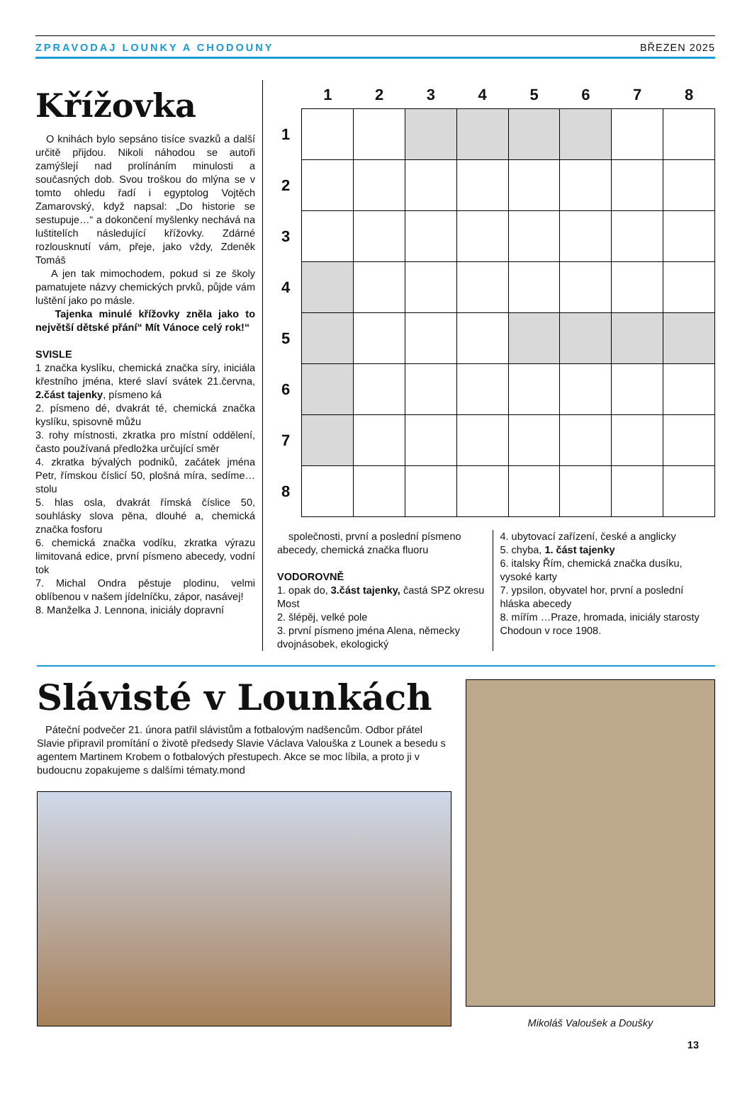ZPRAVODAJ LOUNKY A CHODOUNY BŘEZEN 2025
Křížovka
O knihách bylo sepsáno tisíce svazků a další určitě přijdou. Nikoli náhodou se autoři zamýšlejí nad prolínáním minulosti a současných dob. Svou troškou do mlýna se v tomto ohledu řadí i egyptolog Vojtěch Zamarovský, když napsal: „Do historie se sestupuje…“ a dokončení myšlenky nechává na luštitelích následující křížovky. Zdárné rozlousknutí vám, přeje, jako vždy, Zdeněk Tomáš
A jen tak mimochodem, pokud si ze školy pamatujete názvy chemických prvků, půjde vám luštění jako po másle.
Tajenka minulé křížovky zněla jako to největší dětské přání“ Mít Vánoce celý rok!“
SVISLE
1 značka kyslíku, chemická značka síry, iniciála křestního jména, které slaví svátek 21.června, 2.část tajenky, písmeno ká
2. písmeno dé, dvakrát té, chemická značka kyslíku, spisovně můžu
3. rohy místnosti, zkratka pro místní oddělení, často používaná předložka určující směr
4. zkratka bývalých podniků, začátek jména Petr, římskou číslicí 50, plošná míra, sedíme…stolu
5. hlas osla, dvakrát římská číslice 50, souhlásky slova pěna, dlouhé a, chemická značka fosforu
6. chemická značka vodíku, zkratka výrazu limitovaná edice, první písmeno abecedy, vodní tok
7. Michal Ondra pěstuje plodinu, velmi oblíbenou v našem jídelníčku, zápor, nasávej!
8. Manželka J. Lennona, iniciály dopravní
| | 1 | 2 | 3 | 4 | 5 | 6 | 7 | 8 |
| --- | --- | --- | --- | --- | --- | --- | --- | --- |
| 1 | | | | | | | | |
| 2 | | | | | | | | |
| 3 | | | | | | | | |
| 4 | | | | | | | | |
| 5 | | | | | | | | |
| 6 | | | | | | | | |
| 7 | | | | | | | | |
| 8 | | | | | | | | |
společnosti, první a poslední písmeno abecedy, chemická značka fluoru
VODOROVNĚ
1. opak do, 3.část tajenky, častá SPZ okresu Most
2. šlépěj, velké pole
3. první písmeno jména Alena, německy dvojnásobek, ekologický
4. ubytovací zařízení, české a anglicky
5. chyba, 1. část tajenky
6. italsky Řím, chemická značka dusíku, vysoké karty
7. ypsilon, obyvatel hor, první a poslední hláska abecedy
8. mířím …Praze, hromada, iniciály starosty Chodoun v roce 1908.
Slávisté v Lounkách
Páteční podvečer 21. února patřil slávistům a fotbalovým nadšencům. Odbor přátel Slavie připravil promítání o životě předsedy Slavie Václava Valouška z Lounek a besedu s agentem Martinem Krobem o fotbalových přestupech. Akce se moc líbila, a proto ji v budoucnu zopakujeme s dalšími tématy.mond
Mikoláš Valoušek a Doušky
13